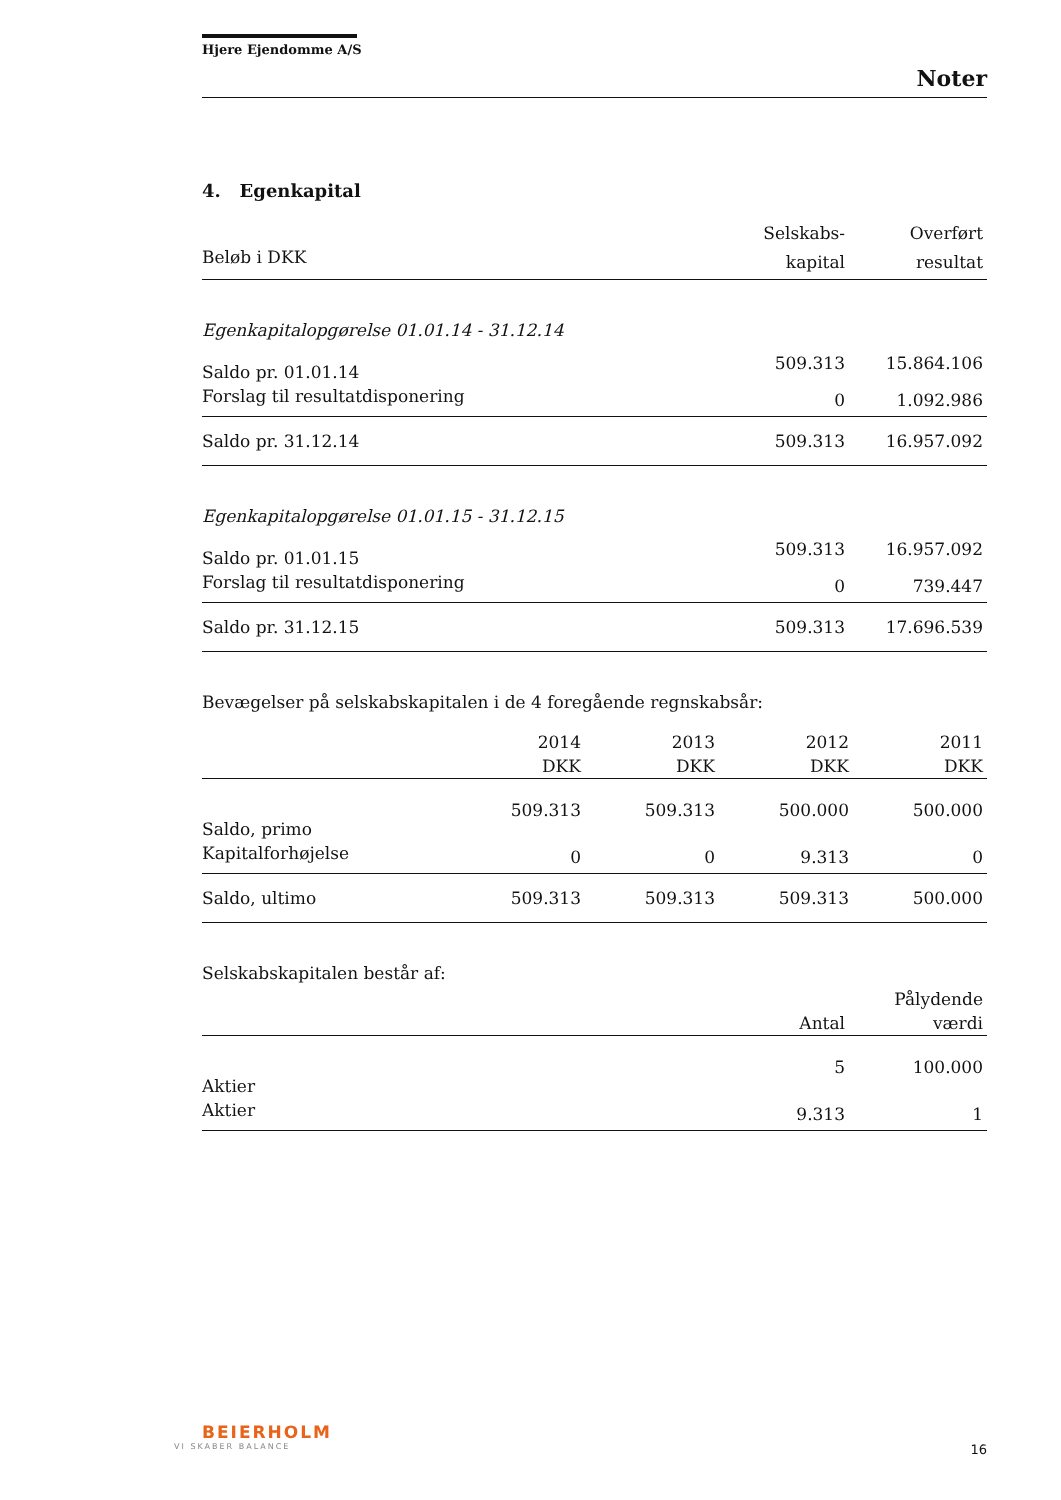Hjere Ejendomme A/S
Noter
4. Egenkapital
| | Selskabs- | Overført |
| Beløb i DKK | kapital | resultat |
| Egenkapitalopgørelse 01.01.14 - 31.12.14 | | |
| Saldo pr. 01.01.14 | 509.313 | 15.864.106 |
| Forslag til resultatdisponering | 0 | 1.092.986 |
| Saldo pr. 31.12.14 | 509.313 | 16.957.092 |
| Egenkapitalopgørelse 01.01.15 - 31.12.15 | | |
| Saldo pr. 01.01.15 | 509.313 | 16.957.092 |
| Forslag til resultatdisponering | 0 | 739.447 |
| Saldo pr. 31.12.15 | 509.313 | 17.696.539 |
Bevægelser på selskabskapitalen i de 4 foregående regnskabsår:
| | 2014 | 2013 | 2012 | 2011 |
| | DKK | DKK | DKK | DKK |
| Saldo, primo | 509.313 | 509.313 | 500.000 | 500.000 |
| Kapitalforhøjelse | 0 | 0 | 9.313 | 0 |
| Saldo, ultimo | 509.313 | 509.313 | 509.313 | 500.000 |
Selskabskapitalen består af:
| | | Pålydende |
| | Antal | værdi |
| Aktier | 5 | 100.000 |
| Aktier | 9.313 | 1 |
BEIERHOLM
VI SKABER BALANCE
16